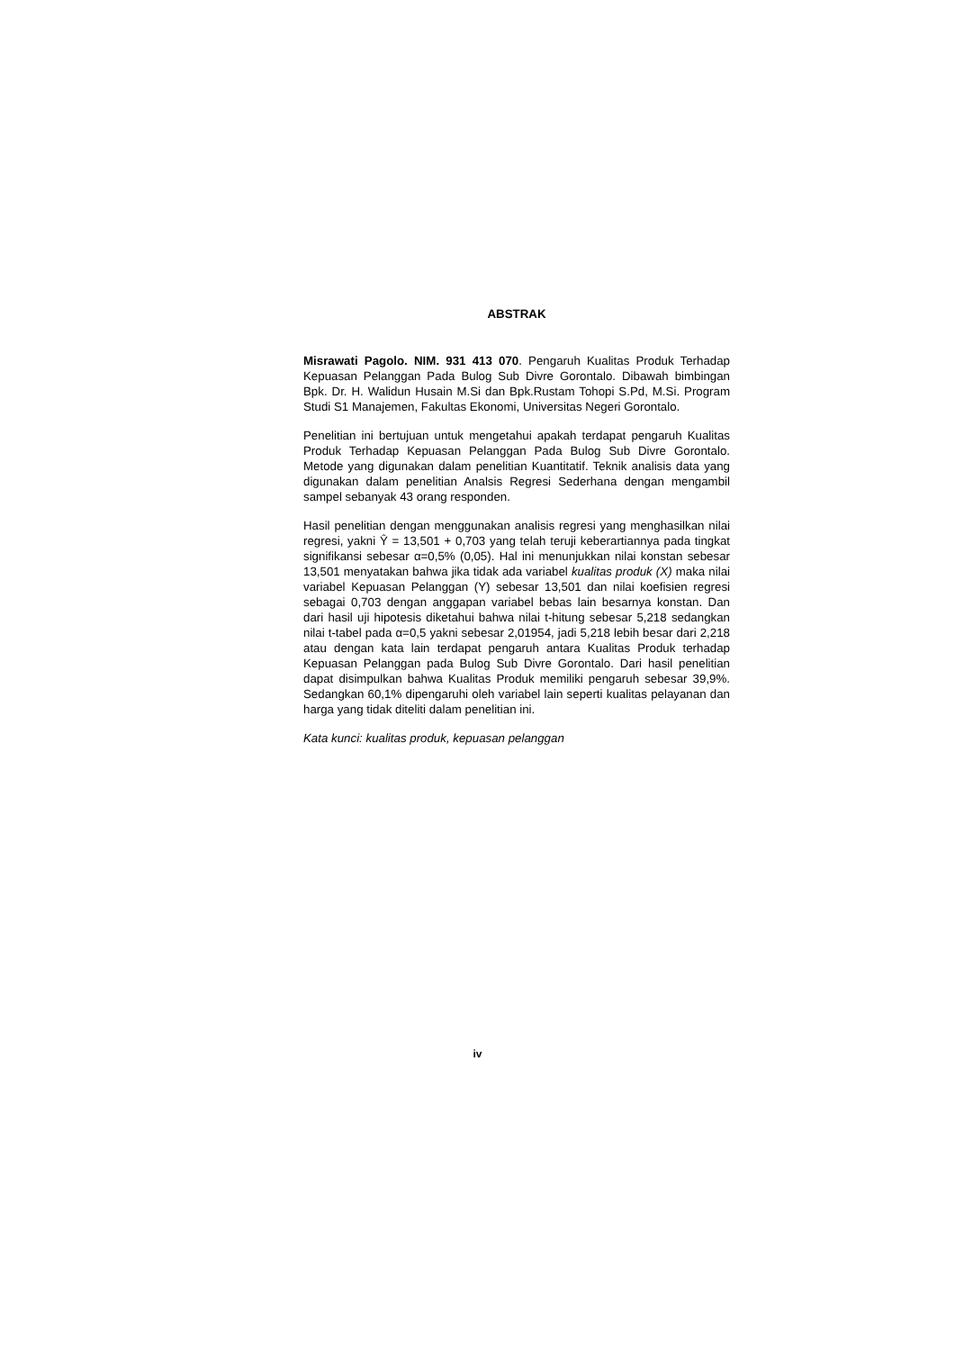ABSTRAK
Misrawati Pagolo. NIM. 931 413 070. Pengaruh Kualitas Produk Terhadap Kepuasan Pelanggan Pada Bulog Sub Divre Gorontalo. Dibawah bimbingan Bpk. Dr. H. Walidun Husain M.Si dan Bpk.Rustam Tohopi S.Pd, M.Si. Program Studi S1 Manajemen, Fakultas Ekonomi, Universitas Negeri Gorontalo.
Penelitian ini bertujuan untuk mengetahui apakah terdapat pengaruh Kualitas Produk Terhadap Kepuasan Pelanggan Pada Bulog Sub Divre Gorontalo. Metode yang digunakan dalam penelitian Kuantitatif. Teknik analisis data yang digunakan dalam penelitian Analsis Regresi Sederhana dengan mengambil sampel sebanyak 43 orang responden.
Hasil penelitian dengan menggunakan analisis regresi yang menghasilkan nilai regresi, yakni Ŷ = 13,501 + 0,703 yang telah teruji keberartiannya pada tingkat signifikansi sebesar α=0,5% (0,05). Hal ini menunjukkan nilai konstan sebesar 13,501 menyatakan bahwa jika tidak ada variabel kualitas produk (X) maka nilai variabel Kepuasan Pelanggan (Y) sebesar 13,501 dan nilai koefisien regresi sebagai 0,703 dengan anggapan variabel bebas lain besarnya konstan. Dan dari hasil uji hipotesis diketahui bahwa nilai t-hitung sebesar 5,218 sedangkan nilai t-tabel pada α=0,5 yakni sebesar 2,01954, jadi 5,218 lebih besar dari 2,218 atau dengan kata lain terdapat pengaruh antara Kualitas Produk terhadap Kepuasan Pelanggan pada Bulog Sub Divre Gorontalo. Dari hasil penelitian dapat disimpulkan bahwa Kualitas Produk memiliki pengaruh sebesar 39,9%. Sedangkan 60,1% dipengaruhi oleh variabel lain seperti kualitas pelayanan dan harga yang tidak diteliti dalam penelitian ini.
Kata kunci: kualitas produk, kepuasan pelanggan
iv